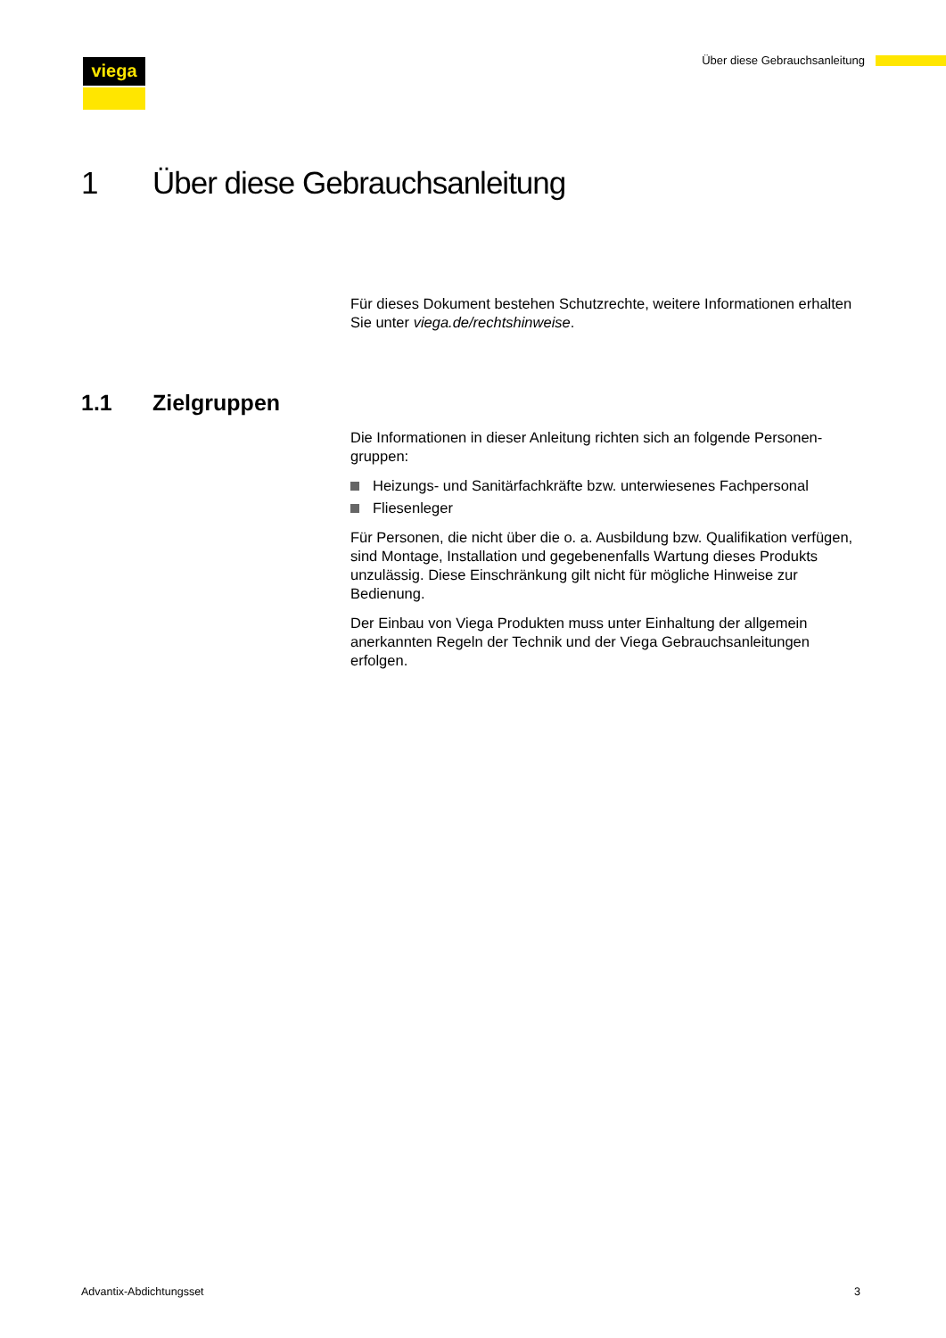viega
Über diese Gebrauchsanleitung
1 Über diese Gebrauchsanleitung
Für dieses Dokument bestehen Schutzrechte, weitere Informationen erhalten Sie unter viega.de/rechtshinweise.
1.1 Zielgruppen
Die Informationen in dieser Anleitung richten sich an folgende Personen­gruppen:
Heizungs- und Sanitärfachkräfte bzw. unterwiesenes Fachpersonal
Fliesenleger
Für Personen, die nicht über die o. a. Ausbildung bzw. Qualifikation verfügen, sind Montage, Installation und gegebenenfalls Wartung dieses Produkts unzulässig. Diese Einschränkung gilt nicht für mögliche Hin­weise zur Bedienung.
Der Einbau von Viega Produkten muss unter Einhaltung der allgemein anerkannten Regeln der Technik und der Viega Gebrauchsanleitungen erfolgen.
Advantix-Abdichtungsset 3